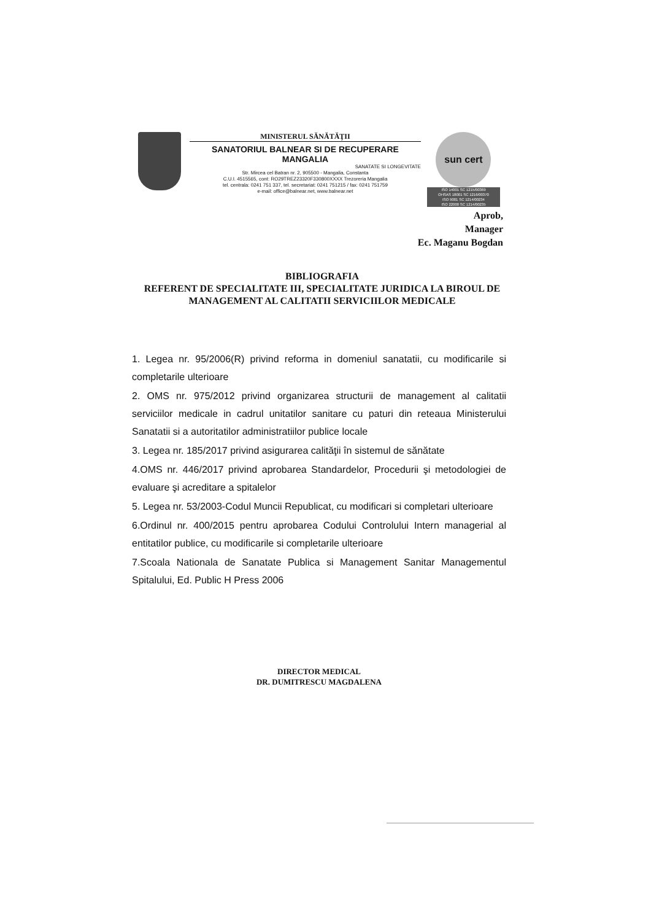MINISTERUL SĂNĂTĂŢII
SANATORIUL BALNEAR SI DE RECUPERARE MANGALIA
SANATATE SI LONGEVITATE
Str. Mircea cel Batran nr. 2, 905500 - Mangalia, Constanta
C.U.I. 4515565, cont: RO29TREZ23320F330800XXXX Trezoreria Mangalia
tel. centrala: 0241 751 337, tel. secretariat: 0241 751215 / fax: 0241 751759
e-mail: office@balnear.net, www.balnear.net
sun cert
ISO 14001 SC 1215/00369
OHSAS 18001 SC 1216/00370
ISO 9001 SC 1214/00234
ISO 22000 SC 1214/00235
Aprob,
Manager
Ec. Maganu Bogdan
BIBLIOGRAFIA
REFERENT DE SPECIALITATE III, SPECIALITATE JURIDICA LA BIROUL DE MANAGEMENT AL CALITATII SERVICIILOR MEDICALE
1. Legea nr. 95/2006(R) privind reforma in domeniul sanatatii, cu modificarile si completarile ulterioare
2. OMS nr. 975/2012 privind organizarea structurii de management al calitatii serviciilor medicale in cadrul unitatilor sanitare cu paturi din reteaua Ministerului Sanatatii si a autoritatilor administratiilor publice locale
3. Legea nr. 185/2017 privind asigurarea calităţii în sistemul de sănătate
4.OMS nr. 446/2017 privind aprobarea Standardelor, Procedurii şi metodologiei de evaluare şi acreditare a spitalelor
5. Legea nr. 53/2003-Codul Muncii Republicat, cu modificari si completari ulterioare
6.Ordinul nr. 400/2015 pentru aprobarea Codului Controlului Intern managerial al entitatilor publice, cu modificarile si completarile ulterioare
7.Scoala Nationala de Sanatate Publica si Management Sanitar Managementul Spitalului, Ed. Public H Press 2006
DIRECTOR MEDICAL
DR. DUMITRESCU MAGDALENA